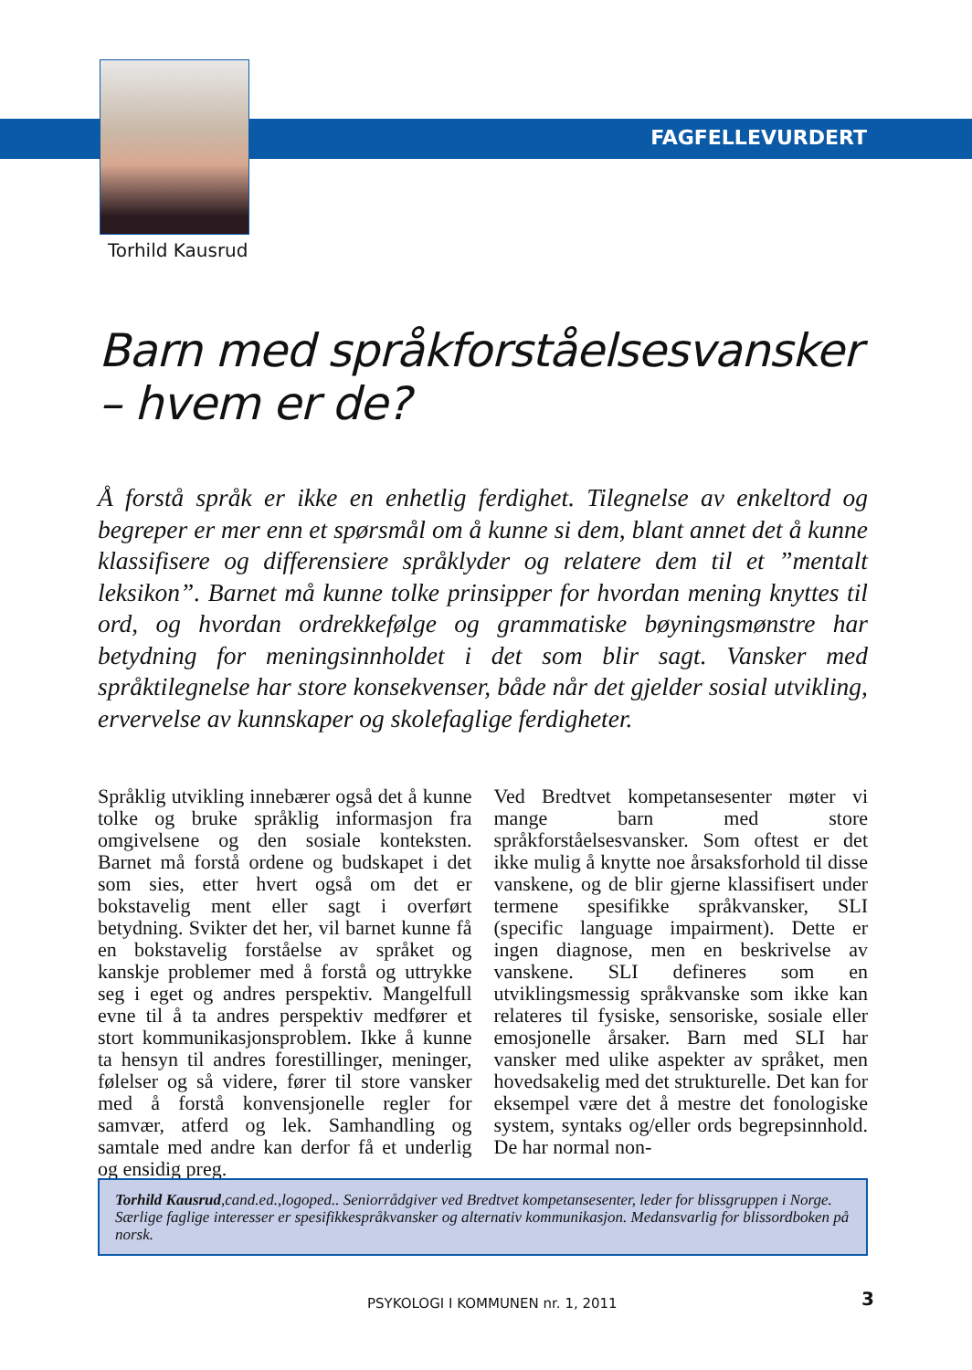FAGFELLEVURDERT
Torhild Kausrud
Barn med språkforståelsesvansker
– hvem er de?
Å forstå språk er ikke en enhetlig ferdighet. Tilegnelse av enkeltord og begreper er mer enn et spørsmål om å kunne si dem, blant annet det å kunne klassifisere og differensiere språklyder og relatere dem til et ”mentalt leksikon”. Barnet må kunne tolke prinsipper for hvordan mening knyttes til ord, og hvordan ordrekkefølge og grammatiske bøyningsmønstre har betydning for meningsinnholdet i det som blir sagt. Vansker med språktilegnelse har store konsekvenser, både når det gjelder sosial utvikling, ervervelse av kunnskaper og skolefaglige ferdigheter.
Språklig utvikling innebærer også det å kunne tolke og bruke språklig informasjon fra omgivelsene og den sosiale konteksten. Barnet må forstå ordene og budskapet i det som sies, etter hvert også om det er bokstavelig ment eller sagt i overført betydning. Svikter det her, vil barnet kunne få en bokstavelig forståelse av språket og kanskje problemer med å forstå og uttrykke seg i eget og andres perspektiv. Mangelfull evne til å ta andres perspektiv medfører et stort kommunikasjonsproblem. Ikke å kunne ta hensyn til andres forestillinger, meninger, følelser og så videre, fører til store vansker med å forstå konvensjonelle regler for samvær, atferd og lek. Samhandling og samtale med andre kan derfor få et underlig og ensidig preg.
Ved Bredtvet kompetansesenter møter vi mange barn med store språkforståelsesvansker. Som oftest er det ikke mulig å knytte noe årsaksforhold til disse vanskene, og de blir gjerne klassifisert under termene spesifikke språkvansker, SLI (specific language impairment). Dette er ingen diagnose, men en beskrivelse av vanskene. SLI defineres som en utviklingsmessig språkvanske som ikke kan relateres til fysiske, sensoriske, sosiale eller emosjonelle årsaker. Barn med SLI har vansker med ulike aspekter av språket, men hovedsakelig med det strukturelle. Det kan for eksempel være det å mestre det fonologiske system, syntaks og/eller ords begrepsinnhold. De har normal non-
Torhild Kausrud,cand.ed.,logoped.. Seniorrådgiver ved Bredtvet kompetansesenter, leder for blissgruppen i Norge. Særlige faglige interesser er spesifikkespråkvansker og alternativ kommunikasjon. Medansvarlig for blissordboken på norsk.
PSYKOLOGI I KOMMUNEN nr. 1, 2011
3